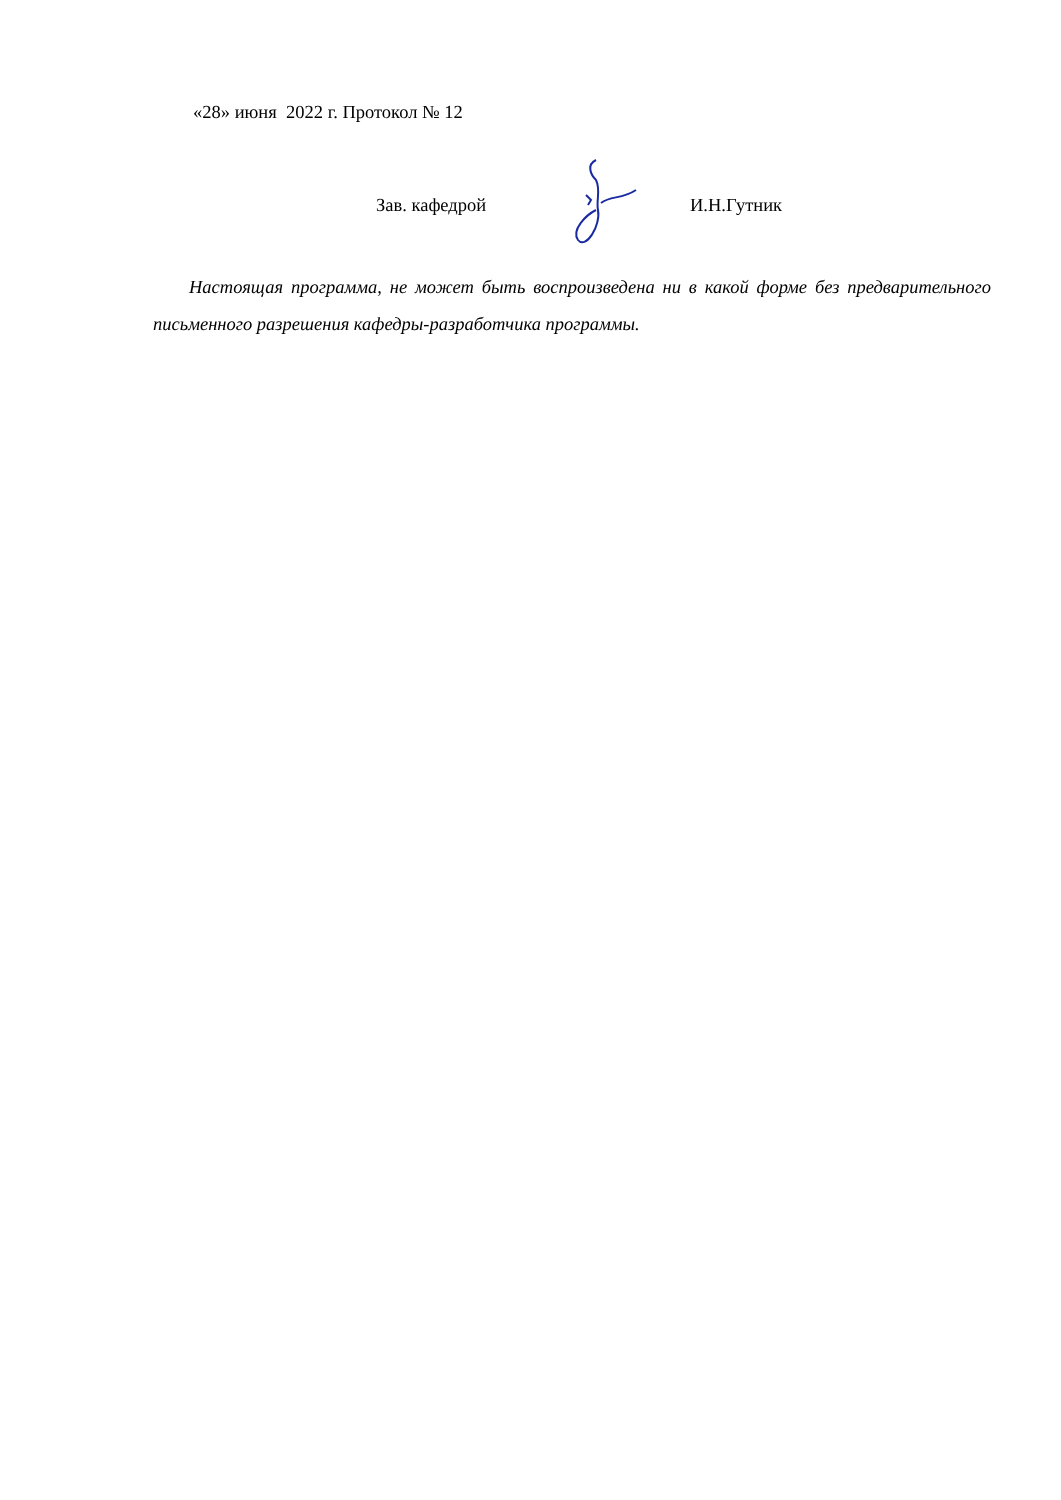«28» июня 2022 г. Протокол № 12
Зав. кафедрой И.Н.Гутник
Настоящая программа, не может быть воспроизведена ни в какой форме без предварительного письменного разрешения кафедры-разработчика программы.